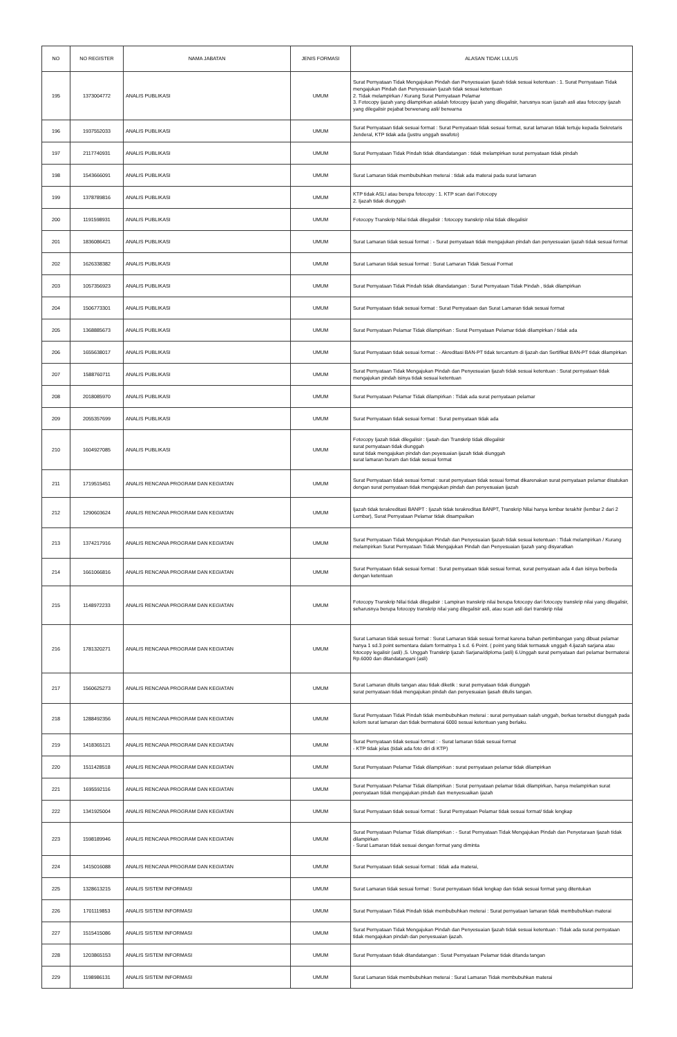| NO | NO REGISTER | NAMA JABATAN | JENIS FORMASI | ALASAN TIDAK LULUS |
| --- | --- | --- | --- | --- |
| 195 | 1373004772 | ANALIS PUBLIKASI | UMUM | Surat Pernyataan Tidak Mengajukan Pindah dan Penyesuaian Ijazah tidak sesuai ketentuan : 1. Surat Pernyataan Tidak mengajukan Pindah dan Penyesuaian Ijazah tidak sesuai ketentuan 2. Tidak melampirkan / Kurang Surat Pernyataan Pelamar 3. Fotocopy ijazah yang dilampirkan adalah fotocopy ijazah yang dilegalisir, harusnya scan ijazah asli atau fotocopy ijazah yang dilegalisir pejabat berwenang asli/ berwarna |
| 196 | 1937552033 | ANALIS PUBLIKASI | UMUM | Surat Pernyataan tidak sesuai format : Surat Pernyataan tidak sesuai format, surat lamaran tidak tertuju kepada Sekretaris Jenderal, KTP tidak ada (justru unggah swafoto) |
| 197 | 2117740931 | ANALIS PUBLIKASI | UMUM | Surat Pernyataan Tidak Pindah tidak ditandatangan : tidak melampirkan surat pernyataan tidak pindah |
| 198 | 1543666091 | ANALIS PUBLIKASI | UMUM | Surat Lamaran tidak membubuhkan meterai : tidak ada materai pada surat lamaran |
| 199 | 1378789816 | ANALIS PUBLIKASI | UMUM | KTP tidak ASLI atau berupa fotocopy : 1. KTP scan dari Fotocopy 2. Ijazah tidak diunggah |
| 200 | 1191598931 | ANALIS PUBLIKASI | UMUM | Fotocopy Transkrip Nilai tidak dilegalisir : fotocopy transkrip nilai tidak dilegalisir |
| 201 | 1836086421 | ANALIS PUBLIKASI | UMUM | Surat Lamaran tidak sesuai format : - Surat pernyataan tidak mengajukan pindah dan penyesuaian ijazah tidak sesuai format |
| 202 | 1626338382 | ANALIS PUBLIKASI | UMUM | Surat Lamaran tidak sesuai format : Surat Lamaran Tidak Sesuai Format |
| 203 | 1057356923 | ANALIS PUBLIKASI | UMUM | Surat Pernyataan Tidak Pindah tidak ditandatangan : Surat Pernyataan Tidak Pindah , tidak dilampirkan |
| 204 | 1506773301 | ANALIS PUBLIKASI | UMUM | Surat Pernyataan tidak sesuai format : Surat Pernyataan dan Surat Lamaran tidak sesuai format |
| 205 | 1368885673 | ANALIS PUBLIKASI | UMUM | Surat Pernyataan Pelamar Tidak dilampirkan : Surat Pernyataan Pelamar tidak dilampirkan / tidak ada |
| 206 | 1655638017 | ANALIS PUBLIKASI | UMUM | Surat Pernyataan tidak sesuai format : - Akreditasi BAN-PT tidak tercantum di Ijazah dan Sertifikat BAN-PT tidak dilampirkan |
| 207 | 1588760711 | ANALIS PUBLIKASI | UMUM | Surat Pernyataan Tidak Mengajukan Pindah dan Penyesuaian Ijazah tidak sesuai ketentuan : Surat pernyataan tidak mengajukan pindah isinya tidak sesuai ketentuan |
| 208 | 2018085970 | ANALIS PUBLIKASI | UMUM | Surat Pernyataan Pelamar Tidak dilampirkan : Tidak ada surat pernyataan pelamar |
| 209 | 2055357699 | ANALIS PUBLIKASI | UMUM | Surat Pernyataan tidak sesuai format : Surat pernyataan tidak ada |
| 210 | 1604927085 | ANALIS PUBLIKASI | UMUM | Fotocopy Ijazah tidak dilegalisir : Ijasah dan Transkrip tidak dilegalisir surat pernyataan tidak diunggah surat tidak mengajukan pindah dan peyesuaian ijazah tidak diunggah surat lamaran buram dan tidak sesuai format |
| 211 | 1719515451 | ANALIS RENCANA PROGRAM DAN KEGIATAN | UMUM | Surat Pernyataan tidak sesuai format : surat pernyataan tidak sesuai format dikarenakan surat pernyataan pelamar disatukan dengan surat pernyataan tidak mengajukan pindah dan penyesuaian ijazah |
| 212 | 1290603624 | ANALIS RENCANA PROGRAM DAN KEGIATAN | UMUM | Ijazah tidak terakreditasi BANPT : Ijazah tidak terakreditas BANPT, Transkrip Nilai hanya lembar terakhir (lembar 2 dari 2 Lembar), Surat Pernyataan Pelamar tidak disampaikan |
| 213 | 1374217916 | ANALIS RENCANA PROGRAM DAN KEGIATAN | UMUM | Surat Pernyataan Tidak Mengajukan Pindah dan Penyesuaian Ijazah tidak sesuai ketentuan : Tidak melampirkan / Kurang melampirkan Surat Pernyataan Tidak Mengajukan Pindah dan Penyesuaian Ijazah yang disyaratkan |
| 214 | 1661066816 | ANALIS RENCANA PROGRAM DAN KEGIATAN | UMUM | Surat Pernyataan tidak sesuai format : Surat pernyataan tidak sesuai format, surat pernyataan ada 4 dan isinya berbeda dengan ketentuan |
| 215 | 1148972233 | ANALIS RENCANA PROGRAM DAN KEGIATAN | UMUM | Fotocopy Transkrip Nilai tidak dilegalisir : Lampiran transkrip nilai berupa fotocopy dari fotocopy transkrip nilai yang dilegalisir, seharusnya berupa fotocopy transkrip nilai yang dilegalisir asli, atau scan asli dari transkrip nilai |
| 216 | 1781320271 | ANALIS RENCANA PROGRAM DAN KEGIATAN | UMUM | Surat Lamaran tidak sesuai format : Surat Lamaran tidak sesuai format karena bahan pertimbangan yang dibuat pelamar hanya 1 sd.3 point sementara dalam formatnya 1 s.d. 6 Point. ( point yang tidak termasuk unggah 4.ijazah sarjana atau fotocopy legalisir (asli) ,5. Unggah Transkrip Ijazah Sarjana/diploma (asli) 6.Unggah surat pernyataan dari pelamar bermaterai Rp.6000 dan ditandatangani (asli) |
| 217 | 1560625273 | ANALIS RENCANA PROGRAM DAN KEGIATAN | UMUM | Surat Lamaran ditulis tangan atau tidak diketik : surat pernyataan tidak diunggah surat pernyataan tidak mengajukan pindah dan penyesuaian ijasah ditulis tangan. |
| 218 | 1288492356 | ANALIS RENCANA PROGRAM DAN KEGIATAN | UMUM | Surat Pernyataan Tidak Pindah tidak membubuhkan meterai : surat pernyataan salah unggah, berkas tersebut diunggah pada kolom surat lamaran dan tidak bermaterai 6000 sesuai ketentuan yang berlaku. |
| 219 | 1418365121 | ANALIS RENCANA PROGRAM DAN KEGIATAN | UMUM | Surat Pernyataan tidak sesuai format : - Surat lamaran tidak sesuai format - KTP tidak jelas (tidak ada foto diri di KTP) |
| 220 | 1511428518 | ANALIS RENCANA PROGRAM DAN KEGIATAN | UMUM | Surat Pernyataan Pelamar Tidak dilampirkan : surat pernyataan pelamar tidak dilampirkan |
| 221 | 1695592116 | ANALIS RENCANA PROGRAM DAN KEGIATAN | UMUM | Surat Pernyataan Pelamar Tidak dilampirkan : Surat pernyataan pelamar tidak dilampirkan, hanya melampirkan surat peenyataan tidak mengajukan pindah dan menyesuaikan ijazah |
| 222 | 1341925004 | ANALIS RENCANA PROGRAM DAN KEGIATAN | UMUM | Surat Pernyataan tidak sesuai format : Surat Pernyataan Pelamar tidak sesuai format/ tidak lengkap |
| 223 | 1598189946 | ANALIS RENCANA PROGRAM DAN KEGIATAN | UMUM | Surat Pernyataan Pelamar Tidak dilampirkan : - Surat Pernyataan Tidak Mengajukan Pindah dan Penyetaraan Ijazah tidak dilampirkan - Surat Lamaran tidak sesuai dengan format yang diminta |
| 224 | 1415016088 | ANALIS RENCANA PROGRAM DAN KEGIATAN | UMUM | Surat Pernyataan tidak sesuai format : tidak ada materai, |
| 225 | 1328613215 | ANALIS SISTEM INFORMASI | UMUM | Surat Lamaran tidak sesuai format : Surat pernyataan tidak lengkap dan tidak sesuai format yang ditentukan |
| 226 | 1701119853 | ANALIS SISTEM INFORMASI | UMUM | Surat Pernyataan Tidak Pindah tidak membubuhkan meterai : Surat pernyataan lamaran tidak membubuhkan materai |
| 227 | 1515415086 | ANALIS SISTEM INFORMASI | UMUM | Surat Pernyataan Tidak Mengajukan Pindah dan Penyesuaian Ijazah tidak sesuai ketentuan : Tidak ada surat pernyataan tidak mengajukan pindah dan penyesuaian ijazah. |
| 228 | 1203865153 | ANALIS SISTEM INFORMASI | UMUM | Surat Pernyataan tidak ditandatangan : Surat Pernyataan Pelamar tidak ditanda tangan |
| 229 | 1198986131 | ANALIS SISTEM INFORMASI | UMUM | Surat Lamaran tidak membubuhkan meterai : Surat Lamaran Tidak membubuhkan materai |